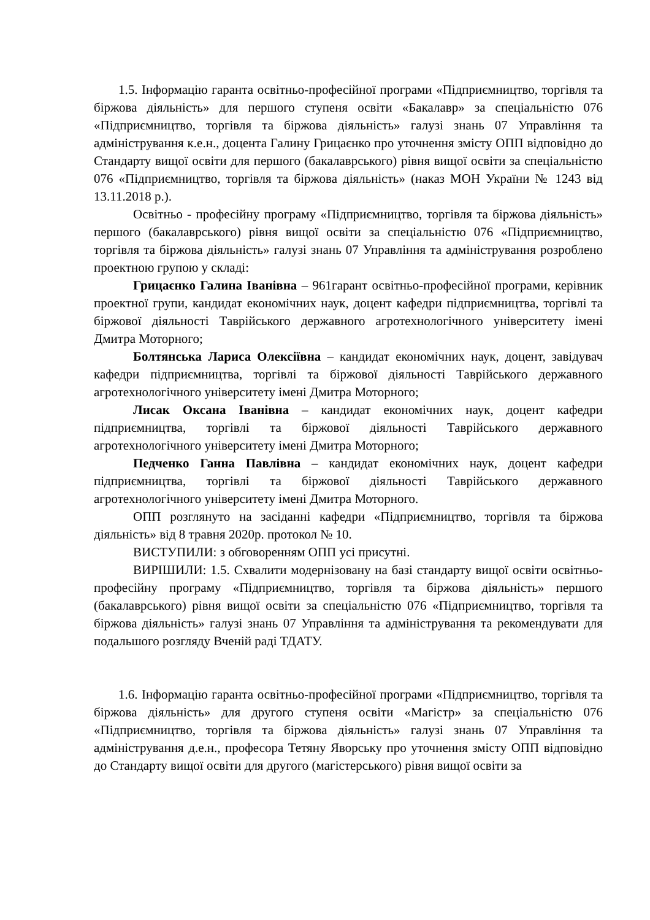1.5. Інформацію гаранта освітньо-професійної програми «Підприємництво, торгівля та біржова діяльність» для першого ступеня освіти «Бакалавр» за спеціальністю 076 «Підприємництво, торгівля та біржова діяльність» галузі знань 07 Управління та адміністрування к.е.н., доцента Галину Грицаєнко про уточнення змісту ОПП відповідно до Стандарту вищої освіти для першого (бакалаврського) рівня вищої освіти за спеціальністю 076 «Підприємництво, торгівля та біржова діяльність» (наказ МОН України № 1243 від 13.11.2018 р.).
Освітньо - професійну програму «Підприємництво, торгівля та біржова діяльність» першого (бакалаврського) рівня вищої освіти за спеціальністю 076 «Підприємництво, торгівля та біржова діяльність» галузі знань 07 Управління та адміністрування розроблено проектною групою у складі:
Грицаєнко Галина Іванівна – 961гарант освітньо-професійної програми, керівник проектної групи, кандидат економічних наук, доцент кафедри підприємництва, торгівлі та біржової діяльності Таврійського державного агротехнологічного університету імені Дмитра Моторного;
Болтянська Лариса Олексіївна – кандидат економічних наук, доцент, завідувач кафедри підприємництва, торгівлі та біржової діяльності Таврійського державного агротехнологічного університету імені Дмитра Моторного;
Лисак Оксана Іванівна – кандидат економічних наук, доцент кафедри підприємництва, торгівлі та біржової діяльності Таврійського державного агротехнологічного університету імені Дмитра Моторного;
Педченко Ганна Павлівна – кандидат економічних наук, доцент кафедри підприємництва, торгівлі та біржової діяльності Таврійського державного агротехнологічного університету імені Дмитра Моторного.
ОПП розглянуто на засіданні кафедри «Підприємництво, торгівля та біржова діяльність» від 8 травня 2020р. протокол № 10.
ВИСТУПИЛИ: з обговоренням ОПП усі присутні.
ВИРІШИЛИ: 1.5. Схвалити модернізовану на базі стандарту вищої освіти освітньо-професійну програму «Підприємництво, торгівля та біржова діяльність» першого (бакалаврського) рівня вищої освіти за спеціальністю 076 «Підприємництво, торгівля та біржова діяльність» галузі знань 07 Управління та адміністрування та рекомендувати для подальшого розгляду Вченій раді ТДАТУ.
1.6. Інформацію гаранта освітньо-професійної програми «Підприємництво, торгівля та біржова діяльність» для другого ступеня освіти «Магістр» за спеціальністю 076 «Підприємництво, торгівля та біржова діяльність» галузі знань 07 Управління та адміністрування д.е.н., професора Тетяну Яворську про уточнення змісту ОПП відповідно до Стандарту вищої освіти для другого (магістерського) рівня вищої освіти за